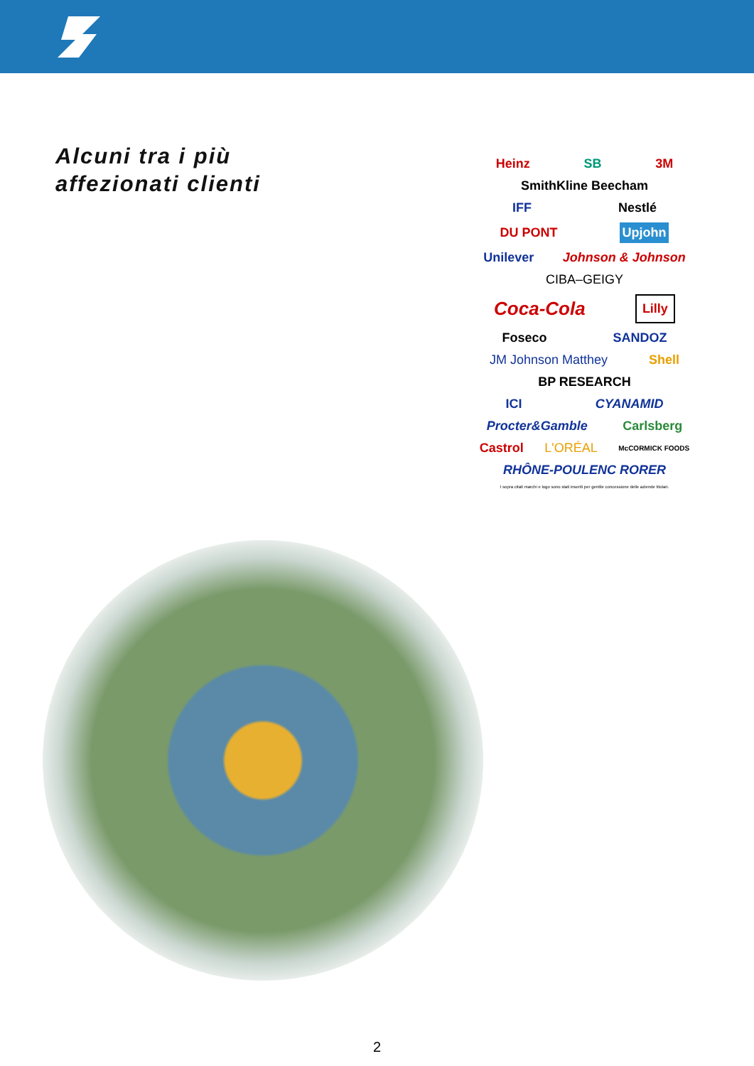Alcuni tra i più
affezionati clienti
Heinz SB 3M
SmithKline Beecham
IFF Nestlé
DU PONT Upjohn
Unilever Johnson & Johnson
CIBA–GEIGY
Coca-Cola Lilly
Foseco SANDOZ
JM Johnson Matthey Shell
BP RESEARCH
ICI CYANAMID
Procter&Gamble Carlsberg
Castrol L'ORÉAL McCORMICK FOODS
RHÔNE-POULENC RORER
I sopra citati marchi e logo sono stati inseriti per gentile concessione delle aziende titolari.
2